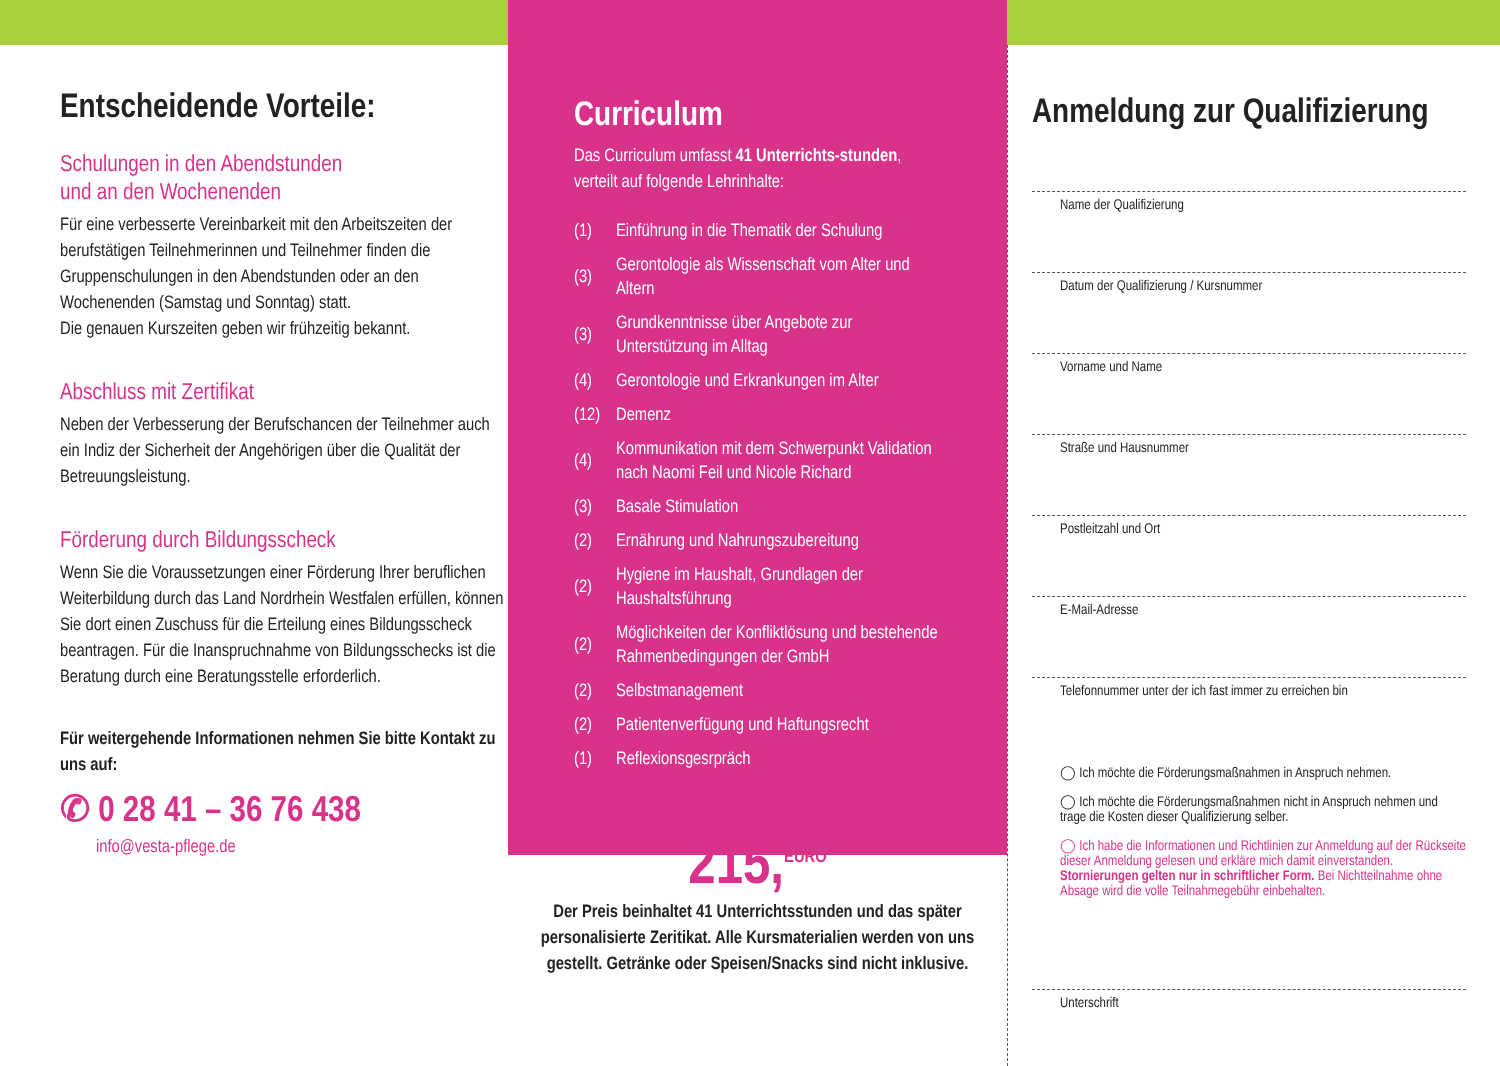Entscheidende Vorteile:
Schulungen in den Abendstunden
und an den Wochenenden
Für eine verbesserte Vereinbarkeit mit den Arbeitszeiten der berufstätigen Teilnehmerinnen und Teilnehmer finden die Gruppenschulungen in den Abendstunden oder an den Wochenenden (Samstag und Sonntag) statt.
Die genauen Kurszeiten geben wir frühzeitig bekannt.
Abschluss mit Zertifikat
Neben der Verbesserung der Berufschancen der Teilnehmer auch ein Indiz der Sicherheit der Angehörigen über die Qualität der Betreuungsleistung.
Förderung durch Bildungsscheck
Wenn Sie die Voraussetzungen einer Förderung Ihrer beruflichen Weiterbildung durch das Land Nordrhein Westfalen erfüllen, können Sie dort einen Zuschuss für die Erteilung eines Bildungsscheck beantragen. Für die Inanspruchnahme von Bildungsschecks ist die Beratung durch eine Beratungsstelle erforderlich.
Für weitergehende Informationen nehmen Sie bitte Kontakt zu uns auf:
✆ 0 28 41 – 36 76 438
info@vesta-pflege.de
Curriculum
Das Curriculum umfasst 41 Unterrichts-stunden, verteilt auf folgende Lehrinhalte:
(1) Einführung in die Thematik der Schulung
(3) Gerontologie als Wissenschaft vom Alter und Altern
(3) Grundkenntnisse über Angebote zur Unterstützung im Alltag
(4) Gerontologie und Erkrankungen im Alter
(12) Demenz
(4) Kommunikation mit dem Schwerpunkt Validation nach Naomi Feil und Nicole Richard
(3) Basale Stimulation
(2) Ernährung und Nahrungszubereitung
(2) Hygiene im Haushalt, Grundlagen der Haushaltsführung
(2) Möglichkeiten der Konfliktlösung und bestehende Rahmenbedingungen der GmbH
(2) Selbstmanagement
(2) Patientenverfügung und Haftungsrecht
(1) Reflexionsgesrpräch
215,<sup>EURO</sup>
Der Preis beinhaltet 41 Unterrichtsstunden und das später personalisierte Zeritikat. Alle Kursmaterialien werden von uns gestellt. Getränke oder Speisen/Snacks sind nicht inklusive.
Anmeldung zur Qualifizierung
Name der Qualifizierung
Datum der Qualifizierung / Kursnummer
Vorname und Name
Straße und Hausnummer
Postleitzahl und Ort
E-Mail-Adresse
Telefonnummer unter der ich fast immer zu erreichen bin
◯ Ich möchte die Förderungsmaßnahmen in Anspruch nehmen.
◯ Ich möchte die Förderungsmaßnahmen nicht in Anspruch nehmen und trage die Kosten dieser Qualifizierung selber.
◯ Ich habe die Informationen und Richtlinien zur Anmeldung auf der Rückseite dieser Anmeldung gelesen und erkläre mich damit einverstanden.
Stornierungen gelten nur in schriftlicher Form. Bei Nichtteilnahme ohne Absage wird die volle Teilnahmegebühr einbehalten.
Unterschrift